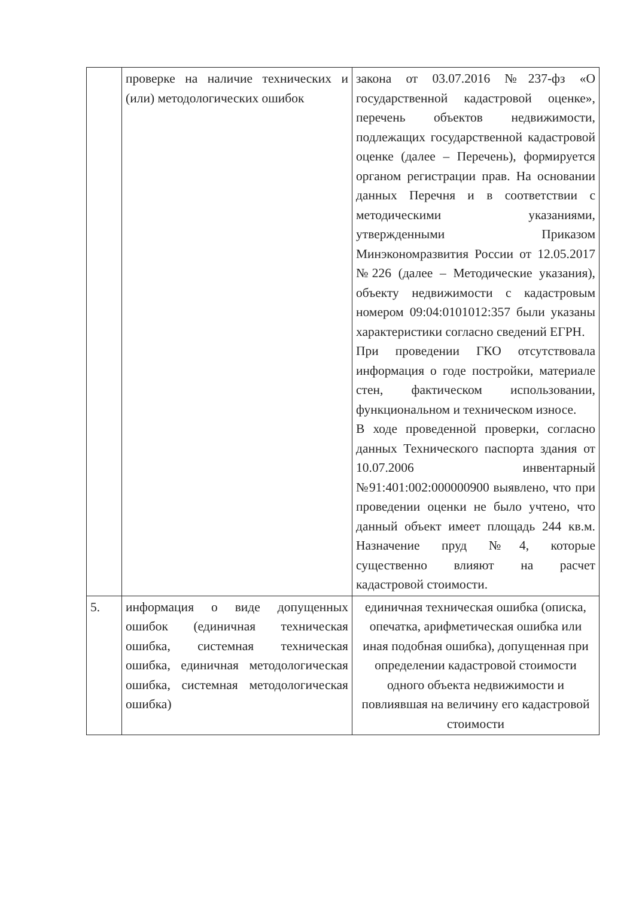| | проверке на наличие технических и (или) методологических ошибок | закона от 03.07.2016 №237-фз «О государственной кадастровой оценке», перечень объектов недвижимости, подлежащих государственной кадастровой оценке (далее – Перечень), формируется органом регистрации прав. На основании данных Перечня и в соответствии с методическими указаниями, утвержденными Приказом Минэкономразвития России от 12.05.2017 №226 (далее – Методические указания), объекту недвижимости с кадастровым номером 09:04:0101012:357 были указаны характеристики согласно сведений ЕГРН. При проведении ГКО отсутствовала информация о годе постройки, материале стен, фактическом использовании, функциональном и техническом износе. В ходе проведенной проверки, согласно данных Технического паспорта здания от 10.07.2006 инвентарный №91:401:002:000000900 выявлено, что при проведении оценки не было учтено, что данный объект имеет площадь 244 кв.м. Назначение пруд №4, которые существенно влияют на расчет кадастровой стоимости. |
| 5. | информация о виде допущенных ошибок (единичная техническая ошибка, системная техническая ошибка, единичная методологическая ошибка, системная методологическая ошибка) | единичная техническая ошибка (описка, опечатка, арифметическая ошибка или иная подобная ошибка), допущенная при определении кадастровой стоимости одного объекта недвижимости и повлиявшая на величину его кадастровой стоимости |